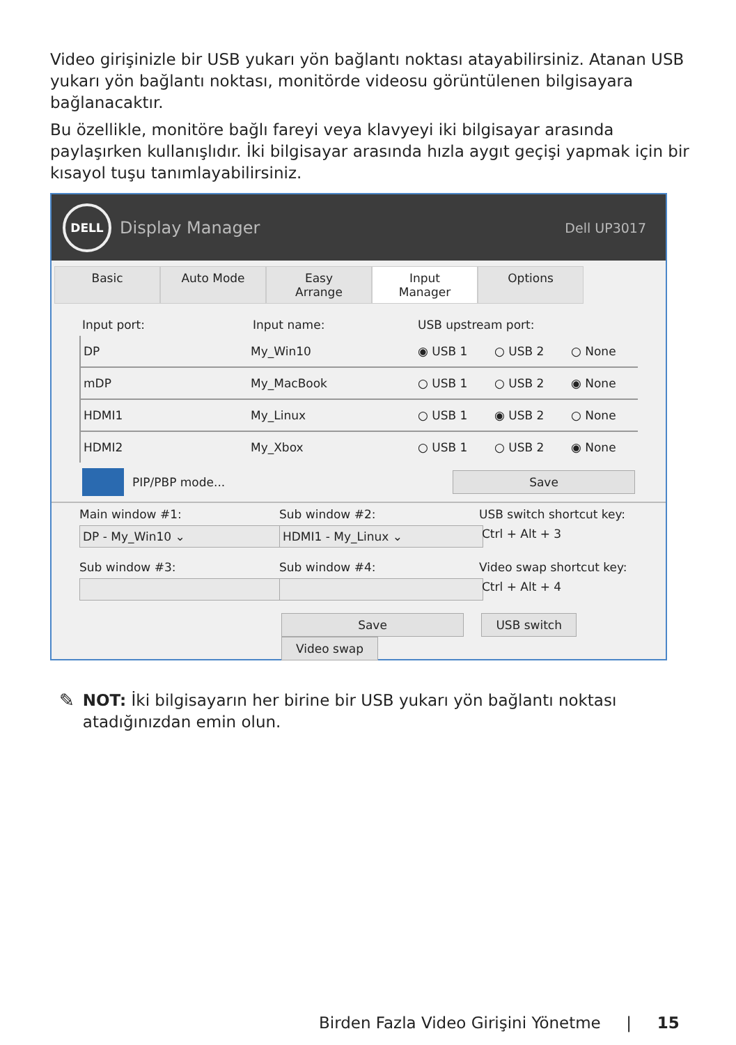Video girişinizle bir USB yukarı yön bağlantı noktası atayabilirsiniz. Atanan USB yukarı yön bağlantı noktası, monitörde videosu görüntülenen bilgisayara bağlanacaktır.
Bu özellikle, monitöre bağlı fareyi veya klavyeyi iki bilgisayar arasında paylaşırken kullanışlıdır. İki bilgisayar arasında hızla aygıt geçişi yapmak için bir kısayol tuşu tanımlayabilirsiniz.
DELL
Display Manager Dell UP3017
Basic Auto Mode Easy Arrange Input Manager Options
Input port: Input name: USB upstream port:
DP My_Win10 ◉ USB 1 ○ USB 2 ○ None
mDP My_MacBook ○ USB 1 ○ USB 2 ◉ None
HDMI1 My_Linux ○ USB 1 ◉ USB 2 ○ None
HDMI2 My_Xbox ○ USB 1 ○ USB 2 ◉ None
PIP/PBP mode... Save
Main window #1:
DP - My_Win10 ⌄
Sub window #2:
HDMI1 - My_Linux ⌄
USB switch shortcut key:
Ctrl + Alt + 3
Sub window #3: Sub window #4: Video swap shortcut key:
Ctrl + Alt + 4
Save USB switch Video swap
✎
NOT: İki bilgisayarın her birine bir USB yukarı yön bağlantı noktası atadığınızdan emin olun.
Birden Fazla Video Girişini Yönetme | 15